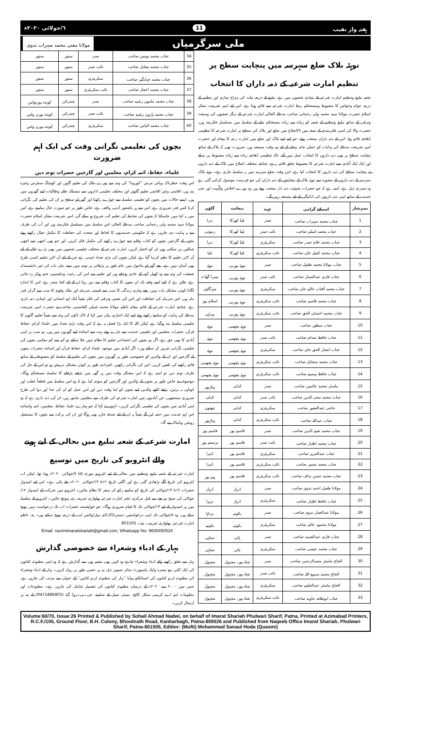٦/جولائی ۲۰۲۰ء 11 ہفتہ وار نقیب
مولانا مفتی محمد سہراب ندوی ملی سرگرمیاں
| 34 | جناب محمد یونس صاحب | صدر | ستور | ستور |
| 35 | جناب محمد مقابل صاحب | نائب صدر | ستور | ستور |
| 36 | جناب محمد جہانگیر صاحب | سکریٹری | ستور | ستور |
| 37 | جناب محمد اعجاز صاحب | نائب سکریٹری | ستور | ستور |
| 38 | جناب محمد مامون رشید صاحب | صدر | چندرائن | کوندہ پورنواس |
| 39 | جناب محمد ہارون رشید صاحب | نائب صدر | چندرائن | کوندہ پورن واس |
| 40 | جناب محمد الیاس صاحب | سکریٹری | چندرائن | کوندہ پورن واس |
بچوں کی تعلیمی نگرانی وقت کی ایک اہم ضرورت
علماء، حفاظ، ائمہ کرام، معلمین اور گارجین حضرات توجہ دیں
اس وقت خطرناک وبائی مرض ''کورونا'' کی وجہ سے پورے ملک کی تعلیم گاہیں اور کوچنگ سنٹرس وغیرہ بند ہیں، اقامتی وغیر اقامتی تعلیم گاہوں اور مختلف تعلیمی اداروں سے منسلک طلبہ وطالبات اپنے گھروں میں ہیں، ایسے حالات میں بچوں کو تعلیمی سلسلہ سے جوڑے رکھنا اور گھریلو سطح پر ان کی تعلیم کی نگرانی کرنا کس قدر ضروری ہے، اس سے ہر باشعور آدمی واقف ہے، خاص طور پر جو صورت حال سامنے ہے، اس میں یہ کہا نہیں جاسکتا کہ بچوں کی ضابطہ کی تعلیم کب شروع ہو سکے گی، امیر شریعت مفکر اسلام حضرت مولانا سید محمد ولی رحمانی صاحب مدظلہ العالی اس سلسلہ میں مسلسل فکرمند ہیں اور آپ کی طرف سے یہ ہدایت دی جارہی ہے کہ حکومتی حدبندیوں کا لحاظ اور صحت کی حفاظت کا مکمل خیال رکھتے ہوئے بچوں کے گارجین بچوں کو کتاب وقلم سے جوڑے رکھنے کی مکمل فکر کریں، اور جو بھی اچھی سے اچھی شکلیں بن سکتی ہوں ان کو اختیار کریں، امارت شرعیہ کے مختلف تعلیمی شعبوں میں بھی بڑے طلبہ کے لئے آن لائن تعلیم کا نظم کردیا گیا ہے، لیکن بچوں کی بڑی تعداد ایسی ہے جن کے لئے آن لائن تعلیم کسی طرح بھی آسان نہیں ہے، بچے گھریلو ماحول میں عام طور پر پڑھائی پر توجہ نہیں دیتے، ماں باپ کی غیر دانشمندانہ شفقت کی وجہ سے وہ کھیل کود کے عادی ہوجاتے ہیں اور تعلیم سے اس کی رغبت ودلچسپی ختم ہوکر رہ جاتی ہے، ظاہر ہے کہ اتنے لمبے وقفہ تک ان بچوں کا کتاب وقلم سے دور رہنا ان کے لئے کتنا مضر ہے، اس کا اندازہ لگانا کوئی مشکل بات نہیں، بچے ہماری زندگی کا سب سے قیمتی سرمایہ اور ملک وقوم کا سب سے گراں قدر مایہ ہیں، اس سرمایہ کی حفاظت اور اس کی تعمیر وترقی کی فکر یقیناً ایک اہم انسانی اور ایمانی ذمہ داری ہے، چنانچہ امارت شرعیہ کے قائم مقام ناظم مولانا محمد شبلی القاسمی صاحب نے حضرت امیر شریعت مدظلہ کی ہدایت کو سامنے رکھتے ہوئے اپنے ایک اخباری بیان میں کہا کہ لاک ڈاؤن کی وجہ سے یقیناً تعلیم گاہوں کا تعلیمی سلسلہ بند ہوگیا ہے، لیکن اللہ کا ایک بڑا فضل یہ ہے کہ اس وقت بڑی تعداد میں علماء کرام، حفاظ قرآن، حضرات معلمین اور تعلیمی خدمت سے جڑے ہوئے بہت سے اساتذہ اپنے گھروں میں ہیں، ہم سب پر اپنی آبادی کا بھی حق ہے، اگر ہم بچوں کی اجتماعی تعلیم کا نظام نہیں چلا سکتے تو کم سے کم مقامی بچوں کی تعلیمی نگرانی ضرور کر سکتے ہیں۔ اگر آبادی میں موجود علماء کرام، حفاظ قرآن اور اساتذہ حضرات بچوں کے گارجین اور ان کے والدین کو خصوصی طور پر گھروں میں بچوں کی تعلیم کے سلسلہ کو مضبوطی کے ساتھ قائم رکھنے کی تلقین کریں، اس کی نگرانی رکھیں، انفرادی طور پر کوئی مشکل درپیش ہو تو اس کے حل کی طرف توجہ دیں تو امید ہے کہ اس مشکل وقت میں ہر گھر میں پڑھنے پڑھانے کا سلسلہ مستحکم ہوگا۔ موصوف نے خاص طور پر بچوں کے والدین اور گارجین کو متوجہ کیا ہے کہ وہ اس سلسلہ میں قطعاً غفلت اور کوتاہی نہ برتیں، پڑھے لکھے والدین اپنے بچوں کو اپنا وقت دیں اور اس عمل کو ان کی غذا اور دوا کی طرح ضروری سمجھیں، جن آبادیوں میں امارت شرعیہ کی طرف سے معلمین مامور ہیں، ان کی ذمہ داری ہے کہ وہ اپنی آبادی میں بچوں کی تعلیمی نگرانی کریں۔ انہوں نے کہا کہ جو ہمارے علما، حفاظ، معلمین، ائمہ واساتذہ اس اہم خدمت میں حصہ لیں گے یقیناً یہ ان کے لئے صدقۂ جاریہ بھی ہوگا اور ان کی برکت سے بچوں کا مستقبل روشن وتابناک بنے گا۔
امارت شرعیہ کے شعبہ تبلیغ میں بحالی کے لیے ہونے والے انٹرویو کی تاریخ میں توسیع
امارت شرعیہ کے شعبہ تبلیغ وتنظیم میں بحالی کے لیے انٹرویو مورخہ ۵تا ۷/جولائی ۲۰۲۰ء ہونا تھا، لیکن اب انٹرویو کی تاریخ آگے بڑھادی گئی ہے اور اگلی تاریخ ۱۲تا ۱۴/جولائی ۲۰۲۰ء طے پائی ہے۔ اس لیے امیدوار حضرات ۱۲تا ۱۴/جولائی کی تاریخ کو سامنے رکھ کر سفر کا نظام بنائیں۔ انٹرویو میں شرکت کے امیدوار ۱۲/جولائی کی صبح نو بجے سے قبل مرکزی دفتر امارت شرعیہ پھلواری شریف پٹنہ پہونچ جائیں۔ انٹرویو کے سلسلہ میں ہر امیدوار کے لیے ۱۴/جولائی تک کا قیام ضروری ہوگا۔ جو خواہشمند حضرات اب تک درخواست نہیں بھیج سکے ہیں، وہ ۸/جولائی تک اپنی درخواستیں دستی/ڈاک/ای میل/واٹس ایپ کے ذریعہ بھیج سکتے ہیں۔ پتہ: ناظم امارت شرعیہ، پھلواری شریف، پٹنہ۔ 801505
Email: nazimimaratshariah@gmail.com, Whatsapp No: 9608450524
بہار کے ادباء وشعراء سے خصوصی گذارش
بہار سے تعلق رکھنے والے ادباء وشعراء چاہے وہ کہیں بھی مقیم ہوں سے گذارش ہے کہ وہ اپنی مطبوعہ کتابوں کی ایک کاپی مع تبصرہ وایک پاسپورٹ سائز تصویر ذیل پتہ پر حتمی طور پر روانہ کریں۔ بہار کے ادباء وشعراء کی مطبوعہ اردو کتابوں کی انسائکلو پیڈیا ''بہار کی مطبوعہ اردو کتابیں'' کے عنوان سے مرتب کی جارہی ہے، جس میں ۲۰۰۰ سے ۲۰۲۰ء کے درمیان مطبوعہ کتابوں کی تفصیل شامل کی جارہی ہے۔ مطبوعات اور معلومات ایم اے کریمی سکل کالج، بمبئی سیل کے سامنے، جی۔بی۔روڈ گیا (9471886803) کے پتہ پر ارسال کریں۔
نوہٹہ بلاک ضلع سہرسہ میں پنچایت سطح پر تنظیم امارت شرعیہ کے ذمہ داران کا انتخاب
شعبہ تبلیغ وتنظیم امارت شرعیہ کے بنیادی شعبوں میں ہے، تبلیغ کے ذریعہ ملت کی مزاج سازی اور تنظیم کے ذریعہ عوام وخواص کا مضبوط ومستحکم ربط امارت شرعیہ سے قائم ہوتا ہے، اس لئے امیر شریعت مفکر اسلام حضرت مولانا سید محمد ولی رحمانی صاحب مدظلہ العالی امارت شرعیہ کے دیگر شعبوں کی وسعت وترقی کے ساتھ تبلیغ وتنظیم کے شعبہ کو زیادہ سے زیادہ مستحکم بنانے کے سلسلہ میں مسلسل فکرمند ہیں، حضرت والا کی اسی فکرمندی کے نتیجہ میں ۹/اضلاع میں ضلع اور بلاک کی سطح پر امارت شرعیہ کا تنظیمی ڈھانچہ قائم ہوا، اس کے ذمہ داران منتخب ہوئے، جو اپنے اپنے بلاک اور ضلع میں امارت رعیہ کا پیغام اور حضرت امیر شریعت مدظلہ کی ہدایات کو عملی جامہ پہنانے کے لئے ہمہ وقت مستعد ہیں، ضرورت تھی کہ بلاک کے ساتھ پنچایت سطح پر بھی ذمہ داروں کا انتخاب عمل میں آئے، تاکہ تنظیمی ڈھانچہ زیادہ سے زیادہ مضبوط بن سکے اور ایک ایک آبادی سے امارت شرعیہ کا مضبوط تعلق قائم رہے، چنانچہ مختلف اضلاع میں بلاک کے ذمہ داروں نے پنچایت سطح کی ذمہ داروں کا انتخاب کیا ہے، اس وقت ضلع سہرسہ میں یہ سلسلہ جاری ہے۔ نوہٹہ بلاک سہرسہ کے ذمہ داروں کے مشورہ سے نوہٹہ بلاک کے پنچایتوں کے ذمہ داران کی جو فہرست موصول کرائی گئی ہے وہ مندرجہ ذیل ہے، امید ہے کہ جو حضرات بحیثیت ذمہ دار منتخب ہوئے ہیں وہ پورے اخلاص وللّٰہیت اور جذبہ خدمت کے ساتھ اپنی ذمہ داریوں کی ادائیگی کے لئے مستعد رہیں گے۔
| نمبرشار | اسمائے گرامی | عہدہ | پنچایت | گاؤں |
| --- | --- | --- | --- | --- |
| 1 | جناب محمد سہراب صاحب | صدر | تلیا کھرکا | دبرا |
| 2 | جناب محمد اسلم صاحب | نائب صدر | تلیا کھرکا | رموتی |
| 3 | جناب محمد غلام حیدر صاحب | سکریٹری | تلیا کھرکا | دبرا |
| 4 | جناب محمد کفیل خان صاحب | نائب سکریٹری | تلیا کھرکا | تلیا |
| 5 | جناب مولانا محمد طفیل صاحب | صدر | نوہٹہ پوربی | نوہٹہ |
| 6 | جناب قاری عبدالستار صاحب | نائب صدر | نوہٹہ پوربی | بسرا گھاٹ |
| 7 | جناب محمد آفتاب عالم خان صاحب | سکریٹری | نوہٹہ پوربی | میرگاؤں |
| 8 | جناب محمد قاسم صاحب | نائب سکریٹری | نوہٹہ پوربی | اسلام پور |
| 9 | جناب محمد احسان الحق صاحب | نائب سکریٹری | نوہٹہ پوربی | پپراہی |
| 10 | جناب منظور صاحب | صدر | نوہٹہ پچھمی | نوہٹہ |
| 11 | جناب حافظ صدام صاحب | نائب صدر | نوہٹہ پچھمی | نوہٹہ |
| 12 | جناب ابصار الحق خان صاحب | سکریٹری | نوہٹہ پچھمی | نوہٹہ |
| 13 | جناب محمد سجابل صاحب | نائب سکریٹری | نوہٹہ پچھمی | نوہٹہ پچھمی |
| 14 | جناب حافظ وسیم صاحب | نائب سکریٹری | نوہٹہ پچھمی | نوہٹہ پچھمی |
| 15 | ماسٹر محمد عالمین صاحب | صدر | کدلی | پہاڑپور |
| 16 | جناب محمد محی الدین صاحب | نائب صدر | کدلی | کدلی |
| 17 | حاجی عبدالغفور صاحب | سکریٹری | کدلی | چھتون |
| 18 | جناب عبداللہ صاحب | نائب سکریٹری | کدلی | پہاڑپور |
| 19 | جناب محمد نعیم الدین صاحب | صدر | قاسم پور | قاسم پور |
| 20 | جناب محمد اظہار صاحب | نائب صدر | قاسم پور | پرستم پور |
| 21 | جناب عبدالعزیز صاحب | سکریٹری | قاسم پور | ڈمرا |
| 22 | جناب محمد ضمیر صاحب | نائب سکریٹری | قاسم پور | ڈمرا |
| 23 | جناب محمد حسن نداف صاحب | نائب سکریٹری | قاسم پور | ہیم پور |
| 24 | مولانا طفیل احمد ندوی صاحب | صدر | ڈرہار | ڈرہار |
| 25 | جناب حافظ اظہار صاحب | سکریٹری | ڈرہار | برہرا |
| 26 | مولانا عبدالجبار ندوی صاحب | صدر | بکونیہ | پرناہا |
| 27 | مولانا محمود عالم صاحب | سکریٹری | بکونیہ | بکونیہ |
| 28 | جناب قاری عبدالصمد صاحب | صدر | ہاٹی | ستاہی |
| 29 | جناب محمد عیسی صاحب | سکریٹری | ہاٹی | ستاہی |
| 30 | الحاج ماسٹر مجیدالرحمن صاحب | صدر | شاہ پور، مجہول | مجہول |
| 31 | الحاج محمد سمیع اللہ صاحب | نائب صدر | شاہ پور، مجہول | مجہول |
| 32 | الحاج ماسٹر عبدالحلیم صاحب | سکریٹری | شاہ پور، مجہول | مجہول |
| 33 | جناب ابوطلحہ جاوید صاحب | نائب سکریٹری | شاہ پور، مجہول | مجہول |
Volume:60/70, Issue:26 Printed & Published by Sohail Ahmad Nadwi, on behalf of Imarat Shariah Phulwari Sharif, Patna, Printed at Azimabad Printers, R.C.F./105, Ground Floor, B.H. Colony, Bhootnath Road, Kankarbagh, Patna-800026 and Published from Naqeeb Office Imarat Shariah, Phulwari Sharif, Patna-801505, Editior: (Mufti) Mohammad Sanaul Hoda (Quasmi)